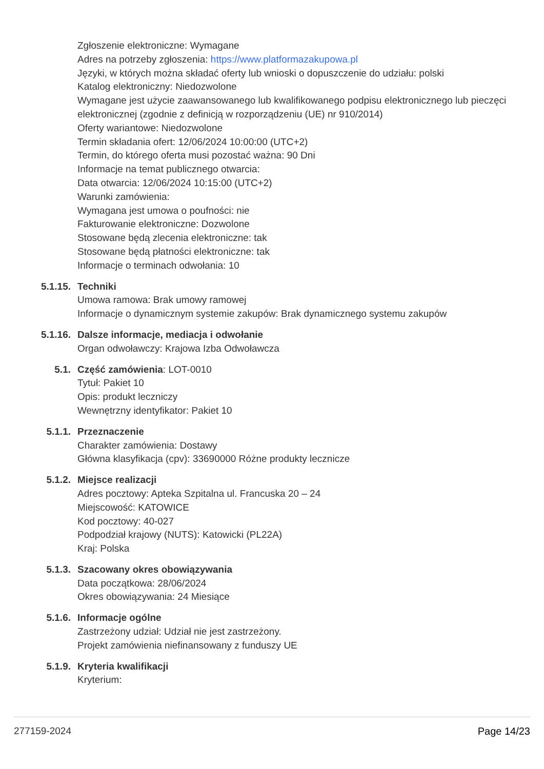Zgłoszenie elektroniczne: Wymagane
Adres na potrzeby zgłoszenia: https://www.platformazakupowa.pl
Języki, w których można składać oferty lub wnioski o dopuszczenie do udziału: polski
Katalog elektroniczny: Niedozwolone
Wymagane jest użycie zaawansowanego lub kwalifikowanego podpisu elektronicznego lub pieczęci elektronicznej (zgodnie z definicją w rozporządzeniu (UE) nr 910/2014)
Oferty wariantowe: Niedozwolone
Termin składania ofert: 12/06/2024 10:00:00 (UTC+2)
Termin, do którego oferta musi pozostać ważna: 90 Dni
Informacje na temat publicznego otwarcia:
Data otwarcia: 12/06/2024 10:15:00 (UTC+2)
Warunki zamówienia:
Wymagana jest umowa o poufności: nie
Fakturowanie elektroniczne: Dozwolone
Stosowane będą zlecenia elektroniczne: tak
Stosowane będą płatności elektroniczne: tak
Informacje o terminach odwołania: 10
5.1.15. Techniki
Umowa ramowa: Brak umowy ramowej
Informacje o dynamicznym systemie zakupów: Brak dynamicznego systemu zakupów
5.1.16. Dalsze informacje, mediacja i odwołanie
Organ odwoławczy: Krajowa Izba Odwoławcza
5.1. Część zamówienia: LOT-0010
Tytuł: Pakiet 10
Opis: produkt leczniczy
Wewnętrzny identyfikator: Pakiet 10
5.1.1. Przeznaczenie
Charakter zamówienia: Dostawy
Główna klasyfikacja (cpv): 33690000 Różne produkty lecznicze
5.1.2. Miejsce realizacji
Adres pocztowy: Apteka Szpitalna ul. Francuska 20 – 24
Miejscowość: KATOWICE
Kod pocztowy: 40-027
Podpodział krajowy (NUTS): Katowicki (PL22A)
Kraj: Polska
5.1.3. Szacowany okres obowiązywania
Data początkowa: 28/06/2024
Okres obowiązywania: 24 Miesiące
5.1.6. Informacje ogólne
Zastrzeżony udział: Udział nie jest zastrzeżony.
Projekt zamówienia niefinansowany z funduszy UE
5.1.9. Kryteria kwalifikacji
Kryterium:
277159-2024 Page 14/23